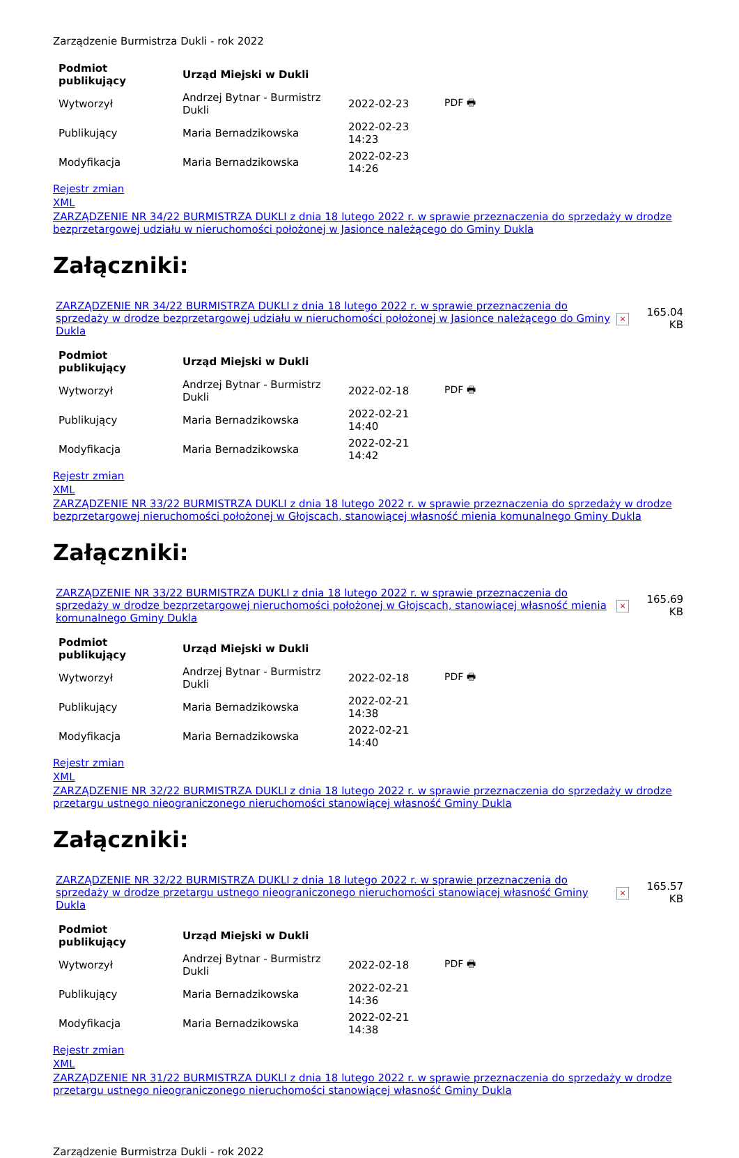Zarządzenie Burmistrza Dukli - rok 2022
| Podmiot publikujący | Urząd Miejski w Dukli | | |
| --- | --- | --- | --- |
| Wytworzył | Andrzej Bytnar - Burmistrz Dukli | 2022-02-23 | PDF 🖶 |
| Publikujący | Maria Bernadzikowska | 2022-02-23 14:23 | |
| Modyfikacja | Maria Bernadzikowska | 2022-02-23 14:26 | |
Rejestr zmian
XML
ZARZĄDZENIE NR 34/22 BURMISTRZA DUKLI z dnia 18 lutego 2022 r. w sprawie przeznaczenia do sprzedaży w drodze bezprzetargowej udziału w nieruchomości położonej w Jasionce należącego do Gminy Dukla
Załączniki:
| ZARZĄDZENIE NR 34/22 BURMISTRZA DUKLI z dnia 18 lutego 2022 r. w sprawie przeznaczenia do sprzedaży w drodze bezprzetargowej udziału w nieruchomości położonej w Jasionce należącego do Gminy Dukla | × | 165.04 KB |
| Podmiot publikujący | Urząd Miejski w Dukli | | |
| --- | --- | --- | --- |
| Wytworzył | Andrzej Bytnar - Burmistrz Dukli | 2022-02-18 | PDF 🖶 |
| Publikujący | Maria Bernadzikowska | 2022-02-21 14:40 | |
| Modyfikacja | Maria Bernadzikowska | 2022-02-21 14:42 | |
Rejestr zmian
XML
ZARZĄDZENIE NR 33/22 BURMISTRZA DUKLI z dnia 18 lutego 2022 r. w sprawie przeznaczenia do sprzedaży w drodze bezprzetargowej nieruchomości położonej w Głojscach, stanowiącej własność mienia komunalnego Gminy Dukla
Załączniki:
| ZARZĄDZENIE NR 33/22 BURMISTRZA DUKLI z dnia 18 lutego 2022 r. w sprawie przeznaczenia do sprzedaży w drodze bezprzetargowej nieruchomości położonej w Głojscach, stanowiącej własność mienia komunalnego Gminy Dukla | × | 165.69 KB |
| Podmiot publikujący | Urząd Miejski w Dukli | | |
| --- | --- | --- | --- |
| Wytworzył | Andrzej Bytnar - Burmistrz Dukli | 2022-02-18 | PDF 🖶 |
| Publikujący | Maria Bernadzikowska | 2022-02-21 14:38 | |
| Modyfikacja | Maria Bernadzikowska | 2022-02-21 14:40 | |
Rejestr zmian
XML
ZARZĄDZENIE NR 32/22 BURMISTRZA DUKLI z dnia 18 lutego 2022 r. w sprawie przeznaczenia do sprzedaży w drodze przetargu ustnego nieograniczonego nieruchomości stanowiącej własność Gminy Dukla
Załączniki:
| ZARZĄDZENIE NR 32/22 BURMISTRZA DUKLI z dnia 18 lutego 2022 r. w sprawie przeznaczenia do sprzedaży w drodze przetargu ustnego nieograniczonego nieruchomości stanowiącej własność Gminy Dukla | × | 165.57 KB |
| Podmiot publikujący | Urząd Miejski w Dukli | | |
| --- | --- | --- | --- |
| Wytworzył | Andrzej Bytnar - Burmistrz Dukli | 2022-02-18 | PDF 🖶 |
| Publikujący | Maria Bernadzikowska | 2022-02-21 14:36 | |
| Modyfikacja | Maria Bernadzikowska | 2022-02-21 14:38 | |
Rejestr zmian
XML
ZARZĄDZENIE NR 31/22 BURMISTRZA DUKLI z dnia 18 lutego 2022 r. w sprawie przeznaczenia do sprzedaży w drodze przetargu ustnego nieograniczonego nieruchomości stanowiącej własność Gminy Dukla
Zarządzenie Burmistrza Dukli - rok 2022